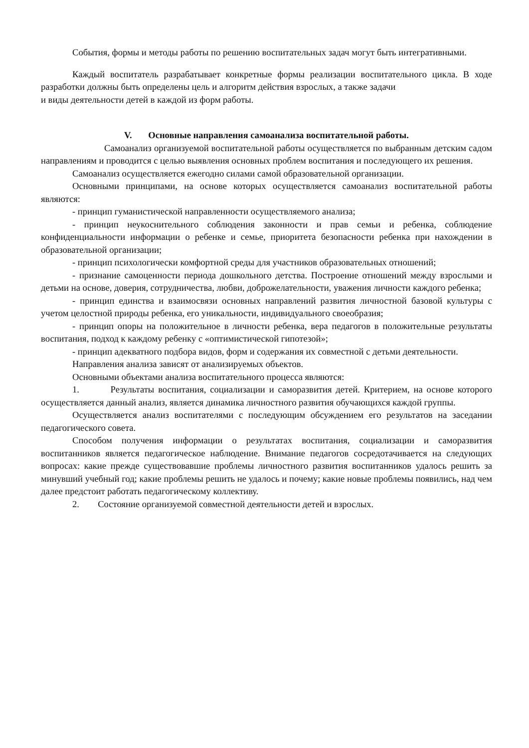События, формы и методы работы по решению воспитательных задач могут быть интегративными.
Каждый воспитатель разрабатывает конкретные формы реализации воспитательного цикла. В ходе разработки должны быть определены цель и алгоритм действия взрослых, а также задачи
и виды деятельности детей в каждой из форм работы.
V. Основные направления самоанализа воспитательной работы.
Самоанализ организуемой воспитательной работы осуществляется по выбранным детским садом направлениям и проводится с целью выявления основных проблем воспитания и последующего их решения.
Самоанализ осуществляется ежегодно силами самой образовательной организации.
Основными принципами, на основе которых осуществляется самоанализ воспитательной работы являются:
- принцип гуманистической направленности осуществляемого анализа;
- принцип неукоснительного соблюдения законности и прав семьи и ребенка, соблюдение конфиденциальности информации о ребенке и семье, приоритета безопасности ребенка при нахождении в образовательной организации;
- принцип психологически комфортной среды для участников образовательных отношений;
- признание самоценности периода дошкольного детства. Построение отношений между взрослыми и детьми на основе, доверия, сотрудничества, любви, доброжелательности, уважения личности каждого ребенка;
- принцип единства и взаимосвязи основных направлений развития личностной базовой культуры с учетом целостной природы ребенка, его уникальности, индивидуального своеобразия;
- принцип опоры на положительное в личности ребенка, вера педагогов в положительные результаты воспитания, подход к каждому ребенку с «оптимистической гипотезой»;
- принцип адекватного подбора видов, форм и содержания их совместной с детьми деятельности.
Направления анализа зависят от анализируемых объектов.
Основными объектами анализа воспитательного процесса являются:
1. Результаты воспитания, социализации и саморазвития детей. Критерием, на основе которого осуществляется данный анализ, является динамика личностного развития обучающихся каждой группы.
Осуществляется анализ воспитателями с последующим обсуждением его результатов на заседании педагогического совета.
Способом получения информации о результатах воспитания, социализации и саморазвития воспитанников является педагогическое наблюдение. Внимание педагогов сосредотачивается на следующих вопросах: какие прежде существовавшие проблемы личностного развития воспитанников удалось решить за минувший учебный год; какие проблемы решить не удалось и почему; какие новые проблемы появились, над чем далее предстоит работать педагогическому коллективу.
2. Состояние организуемой совместной деятельности детей и взрослых.